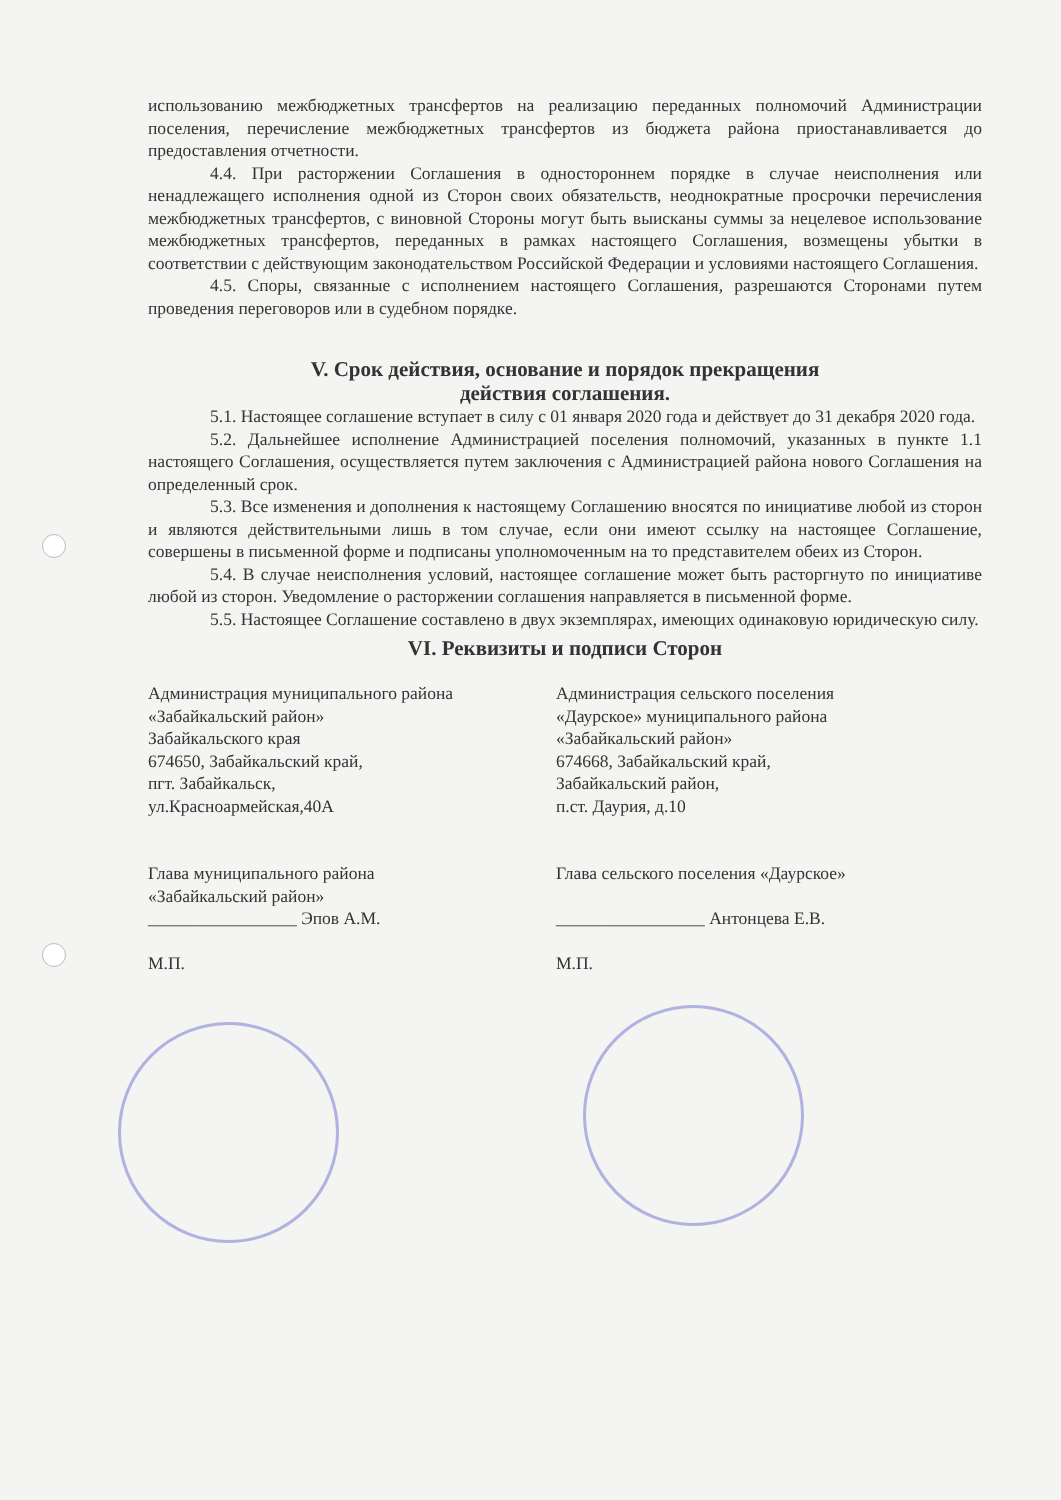использованию межбюджетных трансфертов на реализацию переданных полномочий Администрации поселения, перечисление межбюджетных трансфертов из бюджета района приостанавливается до предоставления отчетности.
4.4. При расторжении Соглашения в одностороннем порядке в случае неисполнения или ненадлежащего исполнения одной из Сторон своих обязательств, неоднократные просрочки перечисления межбюджетных трансфертов, с виновной Стороны могут быть выисканы суммы за нецелевое использование межбюджетных трансфертов, переданных в рамках настоящего Соглашения, возмещены убытки в соответствии с действующим законодательством Российской Федерации и условиями настоящего Соглашения.
4.5. Споры, связанные с исполнением настоящего Соглашения, разрешаются Сторонами путем проведения переговоров или в судебном порядке.
V. Срок действия, основание и порядок прекращения
действия соглашения.
5.1. Настоящее соглашение вступает в силу с 01 января 2020 года и действует до 31 декабря 2020 года.
5.2. Дальнейшее исполнение Администрацией поселения полномочий, указанных в пункте 1.1 настоящего Соглашения, осуществляется путем заключения с Администрацией района нового Соглашения на определенный срок.
5.3. Все изменения и дополнения к настоящему Соглашению вносятся по инициативе любой из сторон и являются действительными лишь в том случае, если они имеют ссылку на настоящее Соглашение, совершены в письменной форме и подписаны уполномоченным на то представителем обеих из Сторон.
5.4. В случае неисполнения условий, настоящее соглашение может быть расторгнуто по инициативе любой из сторон. Уведомление о расторжении соглашения направляется в письменной форме.
5.5. Настоящее Соглашение составлено в двух экземплярах, имеющих одинаковую юридическую силу.
VI. Реквизиты и подписи Сторон
Администрация муниципального района
«Забайкальский район»
Забайкальского края
674650, Забайкальский край,
пгт. Забайкальск,
ул.Красноармейская,40А
Глава муниципального района
«Забайкальский район»
_________________ Эпов А.М.
М.П.
Администрация сельского поселения
«Даурское» муниципального района
«Забайкальский район»
674668, Забайкальский край,
Забайкальский район,
п.ст. Даурия, д.10
Глава сельского поселения «Даурское»
_________________ Антонцева Е.В.
М.П.